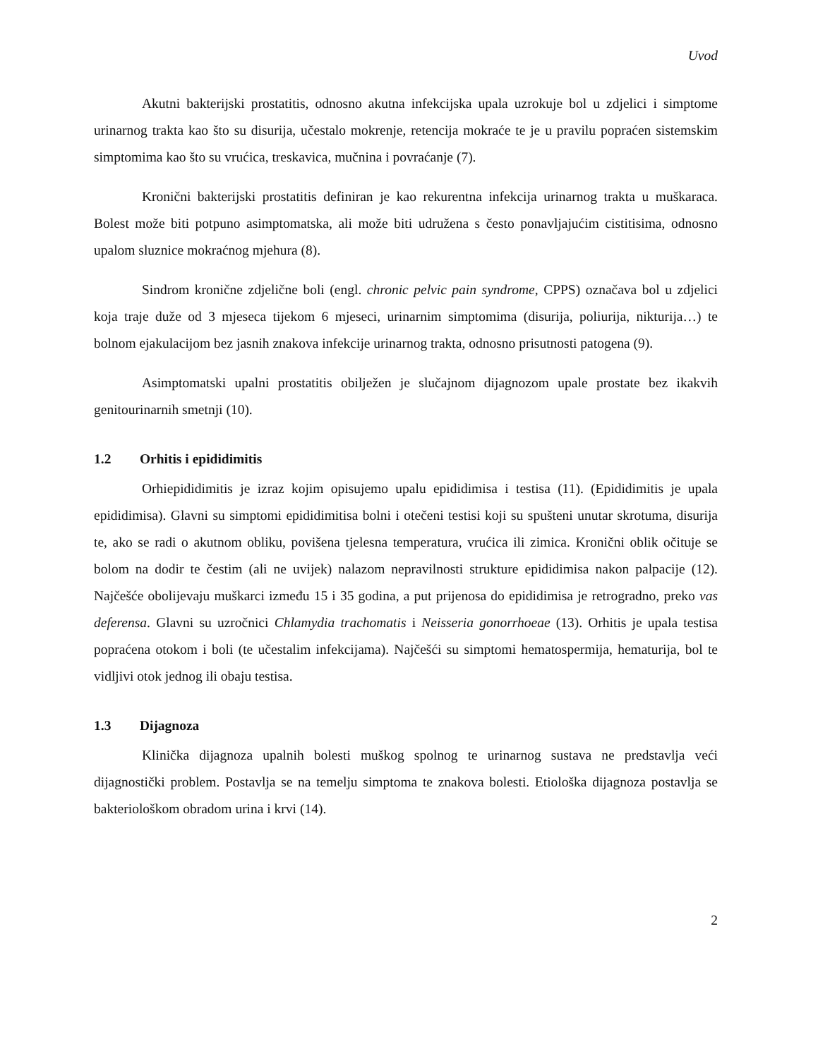Uvod
Akutni bakterijski prostatitis, odnosno akutna infekcijska upala uzrokuje bol u zdjelici i simptome urinarnog trakta kao što su disurija, učestalo mokrenje, retencija mokraće te je u pravilu popraćen sistemskim simptomima kao što su vrućica, treskavica, mučnina i povraćanje (7).
Kronični bakterijski prostatitis definiran je kao rekurentna infekcija urinarnog trakta u muškaraca. Bolest može biti potpuno asimptomatska, ali može biti udružena s često ponavljajućim cistitisima, odnosno upalom sluznice mokraćnog mjehura (8).
Sindrom kronične zdjelične boli (engl. chronic pelvic pain syndrome, CPPS) označava bol u zdjelici koja traje duže od 3 mjeseca tijekom 6 mjeseci, urinarnim simptomima (disurija, poliurija, nikturija…) te bolnom ejakulacijom bez jasnih znakova infekcije urinarnog trakta, odnosno prisutnosti patogena (9).
Asimptomatski upalni prostatitis obilježen je slučajnom dijagnozom upale prostate bez ikakvih genitourinarnih smetnji (10).
1.2 Orhitis i epididimitis
Orhiepididimitis je izraz kojim opisujemo upalu epididimisa i testisa (11). (Epididimitis je upala epididimisa). Glavni su simptomi epididimitisa bolni i otečeni testisi koji su spušteni unutar skrotuma, disurija te, ako se radi o akutnom obliku, povišena tjelesna temperatura, vrućica ili zimica. Kronični oblik očituje se bolom na dodir te čestim (ali ne uvijek) nalazom nepravilnosti strukture epididimisa nakon palpacije (12). Najčešće obolijevaju muškarci između 15 i 35 godina, a put prijenosa do epididimisa je retrogradno, preko vas deferensa. Glavni su uzročnici Chlamydia trachomatis i Neisseria gonorrhoeae (13). Orhitis je upala testisa popraćena otokom i boli (te učestalim infekcijama). Najčešći su simptomi hematospermija, hematurija, bol te vidljivi otok jednog ili obaju testisa.
1.3 Dijagnoza
Klinička dijagnoza upalnih bolesti muškog spolnog te urinarnog sustava ne predstavlja veći dijagnostički problem. Postavlja se na temelju simptoma te znakova bolesti. Etiološka dijagnoza postavlja se bakteriološkom obradom urina i krvi (14).
2